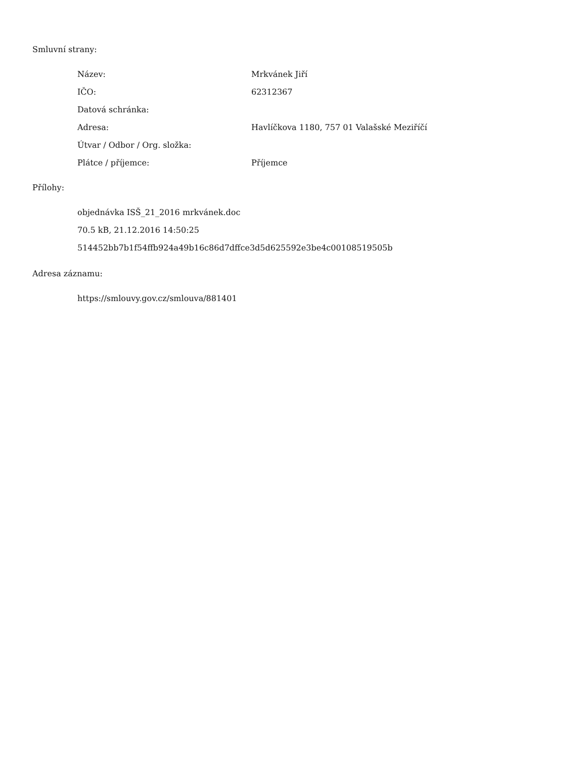Smluvní strany:
| Název: | Mrkvánek Jiří |
| IČO: | 62312367 |
| Datová schránka: | |
| Adresa: | Havlíčkova 1180, 757 01 Valašské Meziříčí |
| Útvar / Odbor / Org. složka: | |
| Plátce / příjemce: | Příjemce |
Přílohy:
objednávka ISŠ_21_2016 mrkvánek.doc
70.5 kB, 21.12.2016 14:50:25
514452bb7b1f54ffb924a49b16c86d7dffce3d5d625592e3be4c00108519505b
Adresa záznamu:
https://smlouvy.gov.cz/smlouva/881401